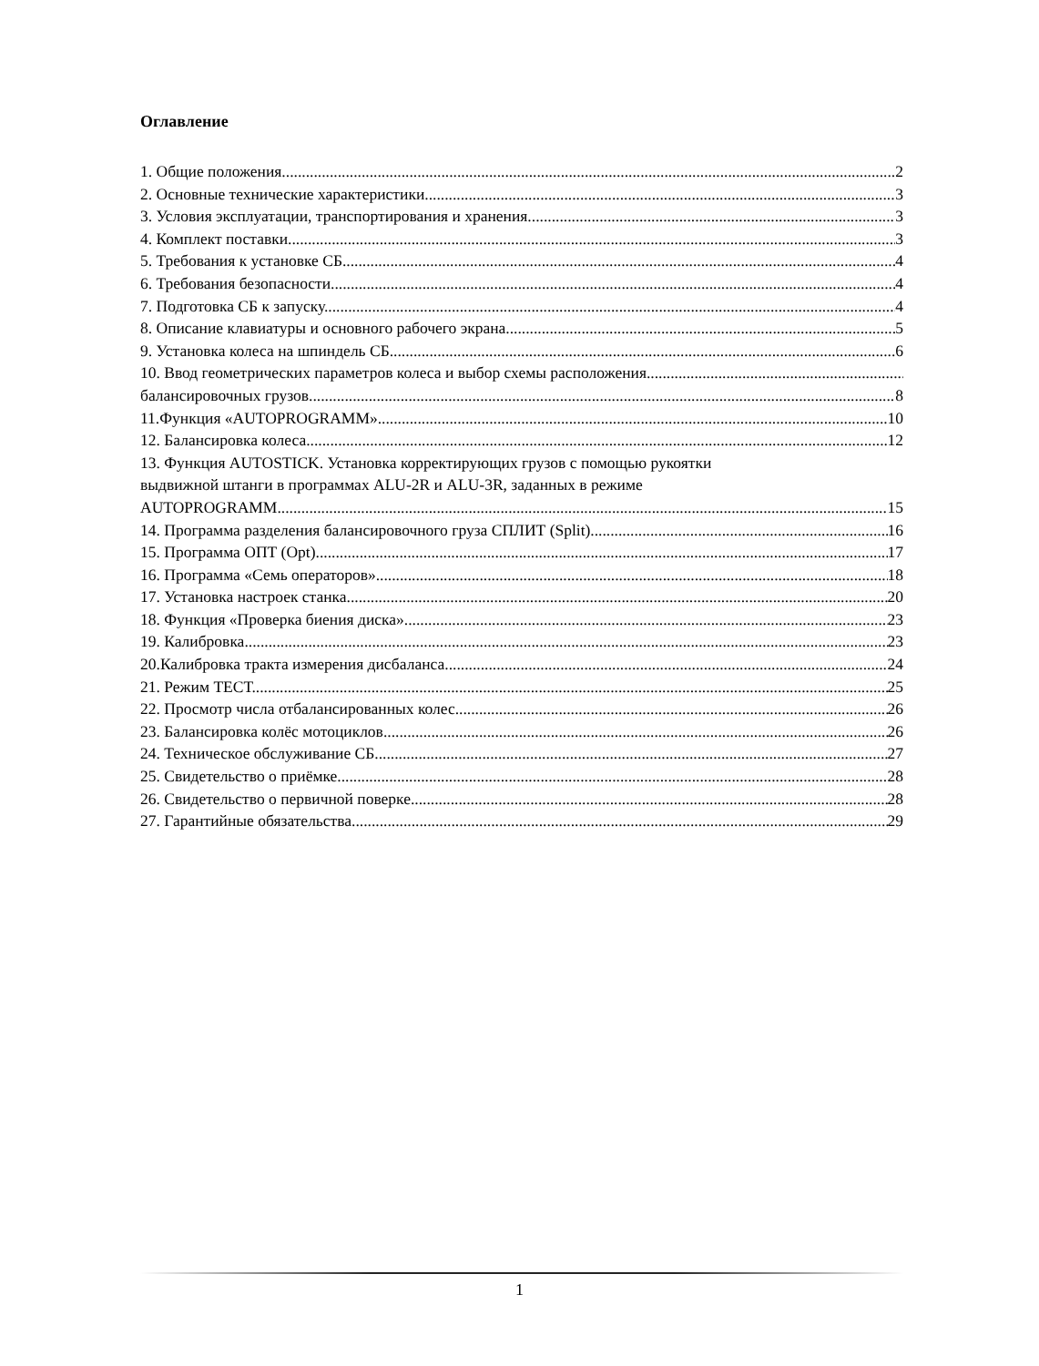Оглавление
1. Общие положения. 2
2. Основные технические характеристики. 3
3. Условия эксплуатации, транспортирования и хранения. 3
4. Комплект поставки 3
5. Требования к установке СБ. 4
6. Требования безопасности. 4
7. Подготовка СБ к запуску. 4
8. Описание клавиатуры и основного рабочего экрана. 5
9. Установка колеса на шпиндель СБ. 6
10. Ввод геометрических параметров колеса и выбор схемы расположения
балансировочных грузов. 8
11.Функция «AUTOPROGRAMM» 10
12. Балансировка колеса 12
13. Функция AUTOSTICK. Установка корректирующих грузов с помощью рукоятки
выдвижной штанги в программах ALU-2R и ALU-3R, заданных в режиме
AUTOPROGRAMM. 15
14. Программа разделения балансировочного груза СПЛИТ (Split) 16
15. Программа ОПТ (Opt). 17
16. Программа «Семь операторов» 18
17. Установка настроек станка. 20
18. Функция «Проверка биения диска» 23
19. Калибровка. 23
20.Калибровка тракта измерения дисбаланса. 24
21. Режим ТЕСТ. 25
22. Просмотр числа отбалансированных колес. 26
23. Балансировка колёс мотоциклов. 26
24. Техническое обслуживание СБ. 27
25. Свидетельство о приёмке. 28
26. Свидетельство о первичной поверке 28
27. Гарантийные обязательства. 29
1